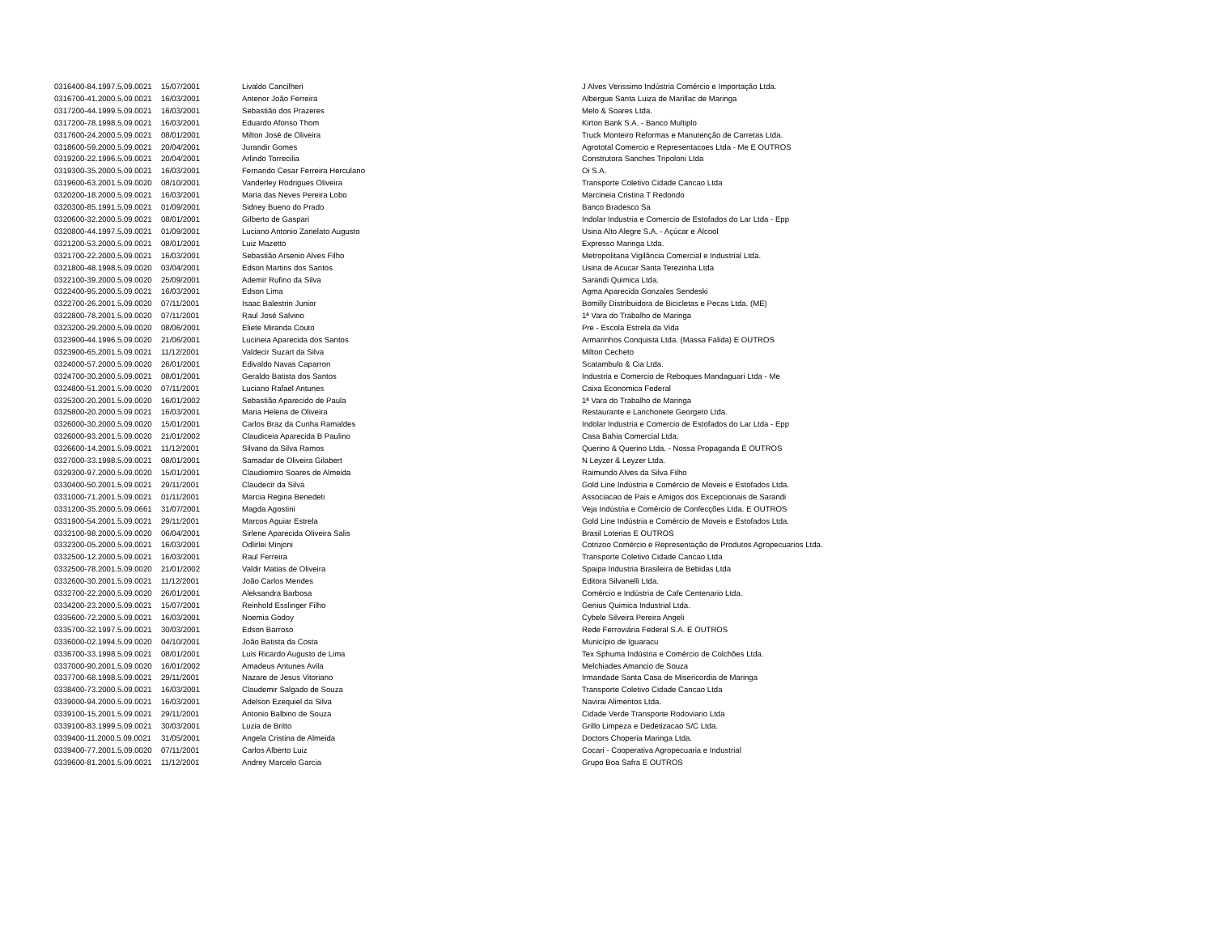| 0316400-84.1997.5.09.0021 | 15/07/2001 | Livaldo Cancilheri | J Alves Verissimo Indústria Comércio e Importação Ltda. |
| 0316700-41.2000.5.09.0021 | 16/03/2001 | Antenor João Ferreira | Albergue Santa Luiza de Marillac de Maringa |
| 0317200-44.1999.5.09.0021 | 16/03/2001 | Sebastião dos Prazeres | Melo & Soares Ltda. |
| 0317200-78.1998.5.09.0021 | 16/03/2001 | Eduardo Afonso Thom | Kirton Bank S.A. - Banco Multiplo |
| 0317600-24.2000.5.09.0021 | 08/01/2001 | Milton José de Oliveira | Truck Monteiro Reformas e Manutenção de Carretas Ltda. |
| 0318600-59.2000.5.09.0021 | 20/04/2001 | Jurandir Gomes | Agrototal Comercio e Representacoes Ltda - Me E OUTROS |
| 0319200-22.1996.5.09.0021 | 20/04/2001 | Arlindo Torrecilia | Construtora Sanches Tripoloni Ltda |
| 0319300-35.2000.5.09.0021 | 16/03/2001 | Fernando Cesar Ferreira Herculano | Oi S.A. |
| 0319600-63.2001.5.09.0020 | 08/10/2001 | Vanderley Rodrigues Oliveira | Transporte Coletivo Cidade Cancao Ltda |
| 0320200-18.2000.5.09.0021 | 16/03/2001 | Maria das Neves Pereira Lobo | Marcineia Cristina T Redondo |
| 0320300-85.1991.5.09.0021 | 01/09/2001 | Sidney Bueno do Prado | Banco Bradesco Sa |
| 0320600-32.2000.5.09.0021 | 08/01/2001 | Gilberto de Gaspari | Indolar Industria e Comercio de Estofados do Lar Ltda - Epp |
| 0320800-44.1997.5.09.0021 | 01/09/2001 | Luciano Antonio Zanelato Augusto | Usina Alto Alegre S.A. - Açúcar e Álcool |
| 0321200-53.2000.5.09.0021 | 08/01/2001 | Luiz Mazetto | Expresso Maringa Ltda. |
| 0321700-22.2000.5.09.0021 | 16/03/2001 | Sebastião Arsenio Alves Filho | Metropolitana Vigilância Comercial e Industrial Ltda. |
| 0321800-48.1998.5.09.0020 | 03/04/2001 | Edson Martins dos Santos | Usina de Acucar Santa Terezinha Ltda |
| 0322100-39.2000.5.09.0020 | 25/09/2001 | Ademir Rufino da Silva | Sarandi Quimica Ltda. |
| 0322400-95.2000.5.09.0021 | 16/03/2001 | Edson Lima | Agma Aparecida Gonzales Sendeski |
| 0322700-26.2001.5.09.0020 | 07/11/2001 | Isaac Balestrin Junior | Bomilly Distribuidora de Bicicletas e Pecas Ltda. (ME) |
| 0322800-78.2001.5.09.0020 | 07/11/2001 | Raul José Salvino | 1ª Vara do Trabalho de Maringa |
| 0323200-29.2000.5.09.0020 | 08/06/2001 | Eliete Miranda Couto | Pre - Escola Estrela da Vida |
| 0323900-44.1996.5.09.0020 | 21/06/2001 | Lucineia Aparecida dos Santos | Armarinhos Conquista Ltda. (Massa Falida) E OUTROS |
| 0323900-65.2001.5.09.0021 | 11/12/2001 | Valdecir Suzart da Silva | Milton Cecheto |
| 0324000-57.2000.5.09.0020 | 26/01/2001 | Edivaldo Navas Caparron | Scatambulo & Cia Ltda. |
| 0324700-30.2000.5.09.0021 | 08/01/2001 | Geraldo Batista dos Santos | Industria e Comercio de Reboques Mandaguari Ltda - Me |
| 0324800-51.2001.5.09.0020 | 07/11/2001 | Luciano Rafael Antunes | Caixa Economica Federal |
| 0325300-20.2001.5.09.0020 | 16/01/2002 | Sebastião Aparecido de Paula | 1ª Vara do Trabalho de Maringa |
| 0325800-20.2000.5.09.0021 | 16/03/2001 | Maria Helena de Oliveira | Restaurante e Lanchonete Georgeto Ltda. |
| 0326000-30.2000.5.09.0020 | 15/01/2001 | Carlos Braz da Cunha Ramaldes | Indolar Industria e Comercio de Estofados do Lar Ltda - Epp |
| 0326000-93.2001.5.09.0020 | 21/01/2002 | Claudiceia Aparecida B Paulino | Casa Bahia Comercial Ltda. |
| 0326600-14.2001.5.09.0021 | 11/12/2001 | Silvano da Silva Ramos | Querino & Querino Ltda. - Nossa Propaganda E OUTROS |
| 0327000-33.1998.5.09.0021 | 08/01/2001 | Samadar de Oliveira Gilabert | N Leyzer & Leyzer Ltda. |
| 0329300-97.2000.5.09.0020 | 15/01/2001 | Claudiomiro Soares de Almeida | Raimundo Alves da Silva Filho |
| 0330400-50.2001.5.09.0021 | 29/11/2001 | Claudecir da Silva | Gold Line Indústria e Comércio de Moveis e Estofados Ltda. |
| 0331000-71.2001.5.09.0021 | 01/11/2001 | Marcia Regina Benedeti | Associacao de Pais e Amigos dos Excepcionais de Sarandi |
| 0331200-35.2000.5.09.0661 | 31/07/2001 | Magda Agostini | Veja Indústria e Comércio de Confecções Ltda. E OUTROS |
| 0331900-54.2001.5.09.0021 | 29/11/2001 | Marcos Aguiar Estrela | Gold Line Indústria e Comércio de Moveis e Estofados Ltda. |
| 0332100-98.2000.5.09.0020 | 06/04/2001 | Sirlene Aparecida Oliveira Salis | Brasil Loterias E OUTROS |
| 0332300-05.2000.5.09.0021 | 16/03/2001 | Odlirlei Minjoni | Cotrizoo Comércio e Representação de Produtos Agropecuarios Ltda. |
| 0332500-12.2000.5.09.0021 | 16/03/2001 | Raul Ferreira | Transporte Coletivo Cidade Cancao Ltda |
| 0332500-78.2001.5.09.0020 | 21/01/2002 | Valdir Matias de Oliveira | Spaipa Industria Brasileira de Bebidas Ltda |
| 0332600-30.2001.5.09.0021 | 11/12/2001 | João Carlos Mendes | Editora Silvanelli Ltda. |
| 0332700-22.2000.5.09.0020 | 26/01/2001 | Aleksandra Barbosa | Comércio e Indústria de Cafe Centenario Ltda. |
| 0334200-23.2000.5.09.0021 | 15/07/2001 | Reinhold Esslinger Filho | Genius Quimica Industrial Ltda. |
| 0335600-72.2000.5.09.0021 | 16/03/2001 | Noemia Godoy | Cybele Silveira Pereira Angeli |
| 0335700-32.1997.5.09.0021 | 30/03/2001 | Edson Barroso | Rede Ferroviária Federal S.A. E OUTROS |
| 0336000-02.1994.5.09.0020 | 04/10/2001 | João Batista da Costa | Município de Iguaracu |
| 0336700-33.1998.5.09.0021 | 08/01/2001 | Luis Ricardo Augusto de Lima | Tex Sphuma Indústria e Comércio de Colchões Ltda. |
| 0337000-90.2001.5.09.0020 | 16/01/2002 | Amadeus Antunes Avila | Melchiades Amancio de Souza |
| 0337700-68.1998.5.09.0021 | 29/11/2001 | Nazare de Jesus Vitoriano | Irmandade Santa Casa de Misericordia de Maringa |
| 0338400-73.2000.5.09.0021 | 16/03/2001 | Claudemir Salgado de Souza | Transporte Coletivo Cidade Cancao Ltda |
| 0339000-94.2000.5.09.0021 | 16/03/2001 | Adelson Ezequiel da Silva | Navirai Alimentos Ltda. |
| 0339100-15.2001.5.09.0021 | 29/11/2001 | Antonio Balbino de Souza | Cidade Verde Transporte Rodoviario Ltda |
| 0339100-83.1999.5.09.0021 | 30/03/2001 | Luzia de Britto | Grillo Limpeza e Dedetizacao S/C Ltda. |
| 0339400-11.2000.5.09.0021 | 31/05/2001 | Angela Cristina de Almeida | Doctors Choperia Maringa Ltda. |
| 0339400-77.2001.5.09.0020 | 07/11/2001 | Carlos Alberto Luiz | Cocari - Cooperativa Agropecuaria e Industrial |
| 0339600-81.2001.5.09.0021 | 11/12/2001 | Andrey Marcelo Garcia | Grupo Boa Safra E OUTROS |